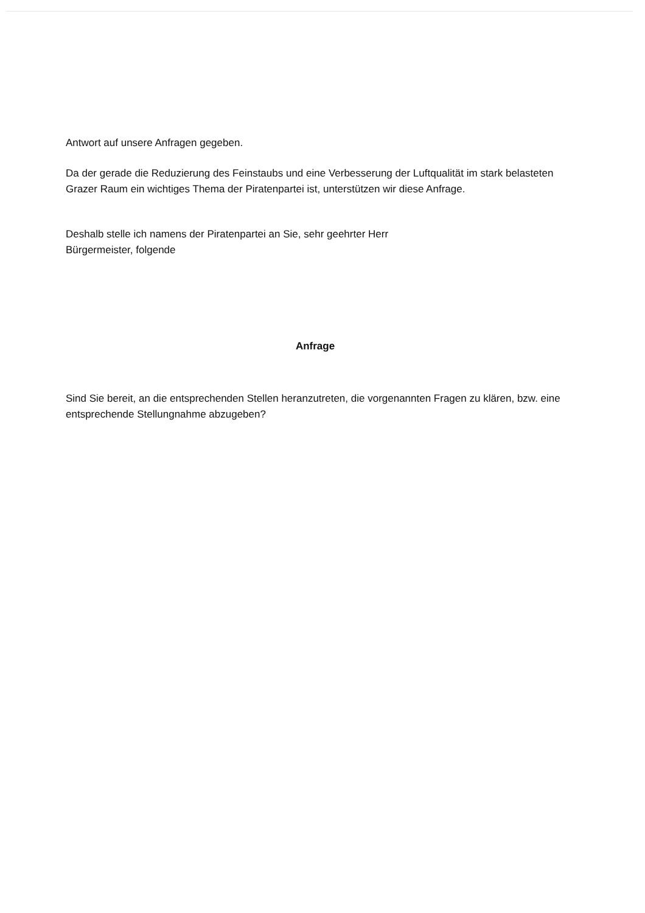Antwort auf unsere Anfragen gegeben.
Da der gerade die Reduzierung des Feinstaubs und eine Verbesserung der Luftqualität im stark belasteten Grazer Raum ein wichtiges Thema der Piratenpartei ist, unterstützen wir diese Anfrage.
Deshalb stelle ich namens der Piratenpartei an Sie, sehr geehrter Herr
Bürgermeister, folgende
Anfrage
Sind Sie bereit, an die entsprechenden Stellen heranzutreten, die vorgenannten Fragen zu klären, bzw. eine entsprechende Stellungnahme abzugeben?